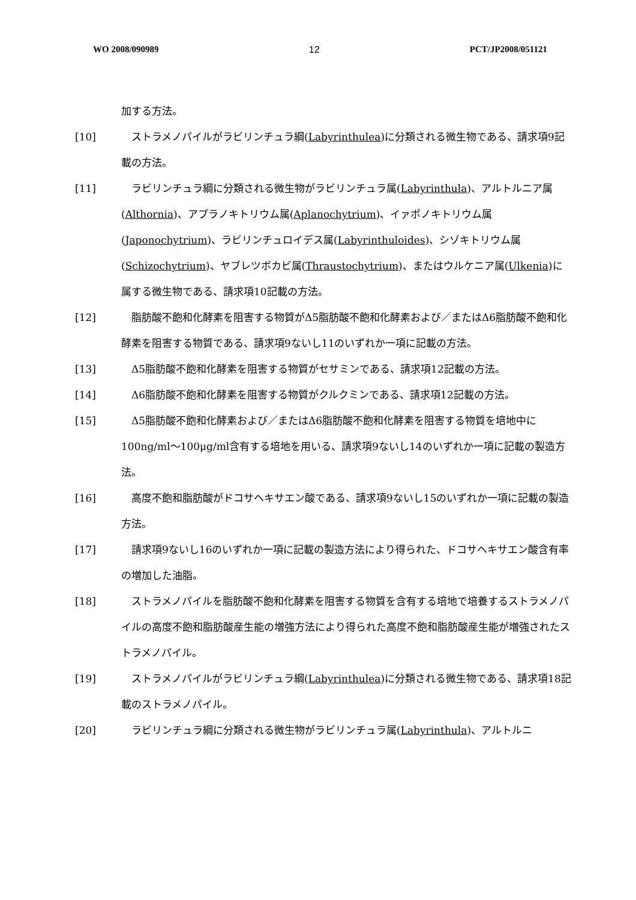WO 2008/090989 12 PCT/JP2008/051121
加する方法。
[10] 　ストラメノパイルがラビリンチュラ綱(Labyrinthulea)に分類される微生物である、請求項9記載の方法。
[11] 　ラビリンチュラ綱に分類される微生物がラビリンチュラ属(Labyrinthula)、アルトルニア属(Althornia)、アプラノキトリウム属(Aplanochytrium)、イァポノキトリウム属(Japonochytrium)、ラビリンチュロイデス属(Labyrinthuloides)、シゾキトリウム属(Schizochytrium)、ヤブレツボカビ属(Thraustochytrium)、またはウルケニア属(Ulkenia)に属する微生物である、請求項10記載の方法。
[12] 　脂肪酸不飽和化酵素を阻害する物質がΔ5脂肪酸不飽和化酵素および／またはΔ6脂肪酸不飽和化酵素を阻害する物質である、請求項9ないし11のいずれか一項に記載の方法。
[13] 　Δ5脂肪酸不飽和化酵素を阻害する物質がセサミンである、請求項12記載の方法。
[14] 　Δ6脂肪酸不飽和化酵素を阻害する物質がクルクミンである、請求項12記載の方法。
[15] 　Δ5脂肪酸不飽和化酵素および／またはΔ6脂肪酸不飽和化酵素を阻害する物質を培地中に100ng/ml～100μg/ml含有する培地を用いる、請求項9ないし14のいずれか一項に記載の製造方法。
[16] 　高度不飽和脂肪酸がドコサヘキサエン酸である、請求項9ないし15のいずれか一項に記載の製造方法。
[17] 　請求項9ないし16のいずれか一項に記載の製造方法により得られた、ドコサヘキサエン酸含有率の増加した油脂。
[18] 　ストラメノパイルを脂肪酸不飽和化酵素を阻害する物質を含有する培地で培養するストラメノパイルの高度不飽和脂肪酸産生能の増強方法により得られた高度不飽和脂肪酸産生能が増強されたストラメノパイル。
[19] 　ストラメノパイルがラビリンチュラ綱(Labyrinthulea)に分類される微生物である、請求項18記載のストラメノパイル。
[20] 　ラビリンチュラ綱に分類される微生物がラビリンチュラ属(Labyrinthula)、アルトルニ